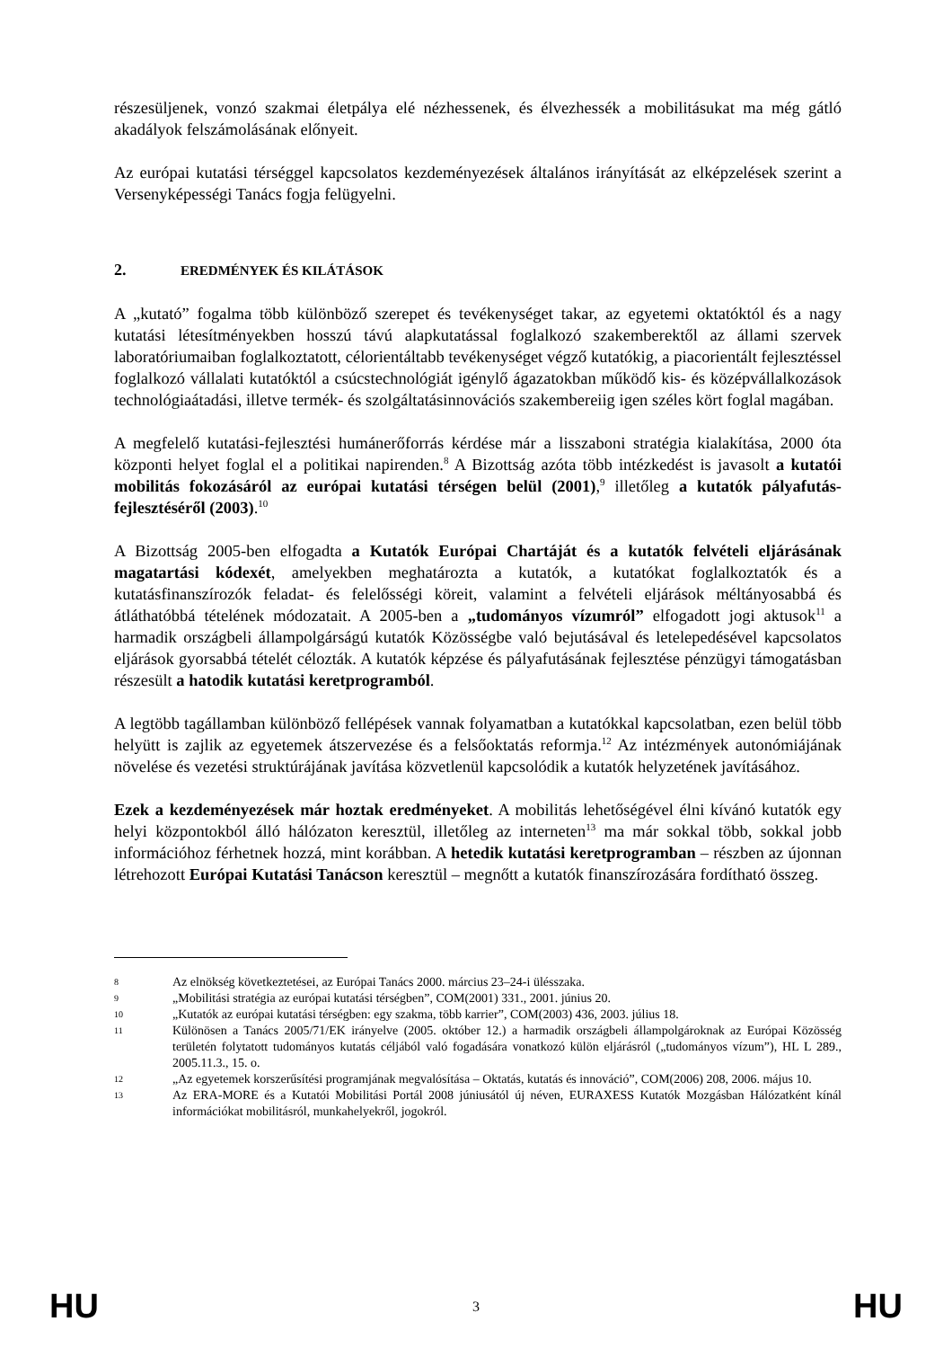részesüljenek, vonzó szakmai életpálya elé nézhessenek, és élvezhessék a mobilitásukat ma még gátló akadályok felszámolásának előnyeit.
Az európai kutatási térséggel kapcsolatos kezdeményezések általános irányítását az elképzelések szerint a Versenyképességi Tanács fogja felügyelni.
2. EREDMÉNYEK ÉS KILÁTÁSOK
A „kutató” fogalma több különböző szerepet és tevékenységet takar, az egyetemi oktatóktól és a nagy kutatási létesítményekben hosszú távú alapkutatással foglalkozó szakemberektől az állami szervek laboratóriumaiban foglalkoztatott, célorientáltabb tevékenységet végző kutatókig, a piacorientált fejlesztéssel foglalkozó vállalati kutatóktól a csúcstechnológiát igénylő ágazatokban működő kis- és középvállalkozások technológiaátadási, illetve termék- és szolgáltatásinnovációs szakembereiig igen széles kört foglal magában.
A megfelelő kutatási-fejlesztési humánerőforrás kérdése már a lisszaboni stratégia kialakítása, 2000 óta központi helyet foglal el a politikai napirenden.<sup>8</sup> A Bizottság azóta több intézkedést is javasolt a kutatói mobilitás fokozásáról az európai kutatási térségen belül (2001),<sup>9</sup> illetőleg a kutatók pályafutás-fejlesztéséről (2003).<sup>10</sup>
A Bizottság 2005-ben elfogadta a Kutatók Európai Chartáját és a kutatók felvételi eljárásának magatartási kódexét, amelyekben meghatározta a kutatók, a kutatókat foglalkoztatók és a kutatásfinanszírozók feladat- és felelősségi köreit, valamint a felvételi eljárások méltányosabbá és átláthatóbbá tételének módozatait. A 2005-ben a „tudományos vízumról” elfogadott jogi aktusok<sup>11</sup> a harmadik országbeli állampolgárságú kutatók Közösségbe való bejutásával és letelepedésével kapcsolatos eljárások gyorsabbá tételét célozták. A kutatók képzése és pályafutásának fejlesztése pénzügyi támogatásban részesült a hatodik kutatási keretprogramból.
A legtöbb tagállamban különböző fellépések vannak folyamatban a kutatókkal kapcsolatban, ezen belül több helyütt is zajlik az egyetemek átszervezése és a felsőoktatás reformja.<sup>12</sup> Az intézmények autonómiájának növelése és vezetési struktúrájának javítása közvetlenül kapcsolódik a kutatók helyzetének javításához.
Ezek a kezdeményezések már hoztak eredményeket. A mobilitás lehetőségével élni kívánó kutatók egy helyi központokból álló hálózaton keresztül, illetőleg az interneten<sup>13</sup> ma már sokkal több, sokkal jobb információhoz férhetnek hozzá, mint korábban. A hetedik kutatási keretprogramban – részben az újonnan létrehozott Európai Kutatási Tanácson keresztül – megnőtt a kutatók finanszírozására fordítható összeg.
8 Az elnökség következtetései, az Európai Tanács 2000. március 23–24-i ülésszaka.
9 „Mobilitási stratégia az európai kutatási térségben”, COM(2001) 331., 2001. június 20.
10 „Kutatók az európai kutatási térségben: egy szakma, több karrier”, COM(2003) 436, 2003. július 18.
11 Különösen a Tanács 2005/71/EK irányelve (2005. október 12.) a harmadik országbeli állampolgároknak az Európai Közösség területén folytatott tudományos kutatás céljából való fogadására vonatkozó külön eljárásról („tudományos vízum”), HL L 289., 2005.11.3., 15. o.
12 „Az egyetemek korszerűsítési programjának megvalósítása – Oktatás, kutatás és innováció”, COM(2006) 208, 2006. május 10.
13 Az ERA-MORE és a Kutatói Mobilitási Portál 2008 júniusától új néven, EURAXESS Kutatók Mozgásban Hálózatként kínál információkat mobilitásról, munkahelyekről, jogokról.
HU 3 HU